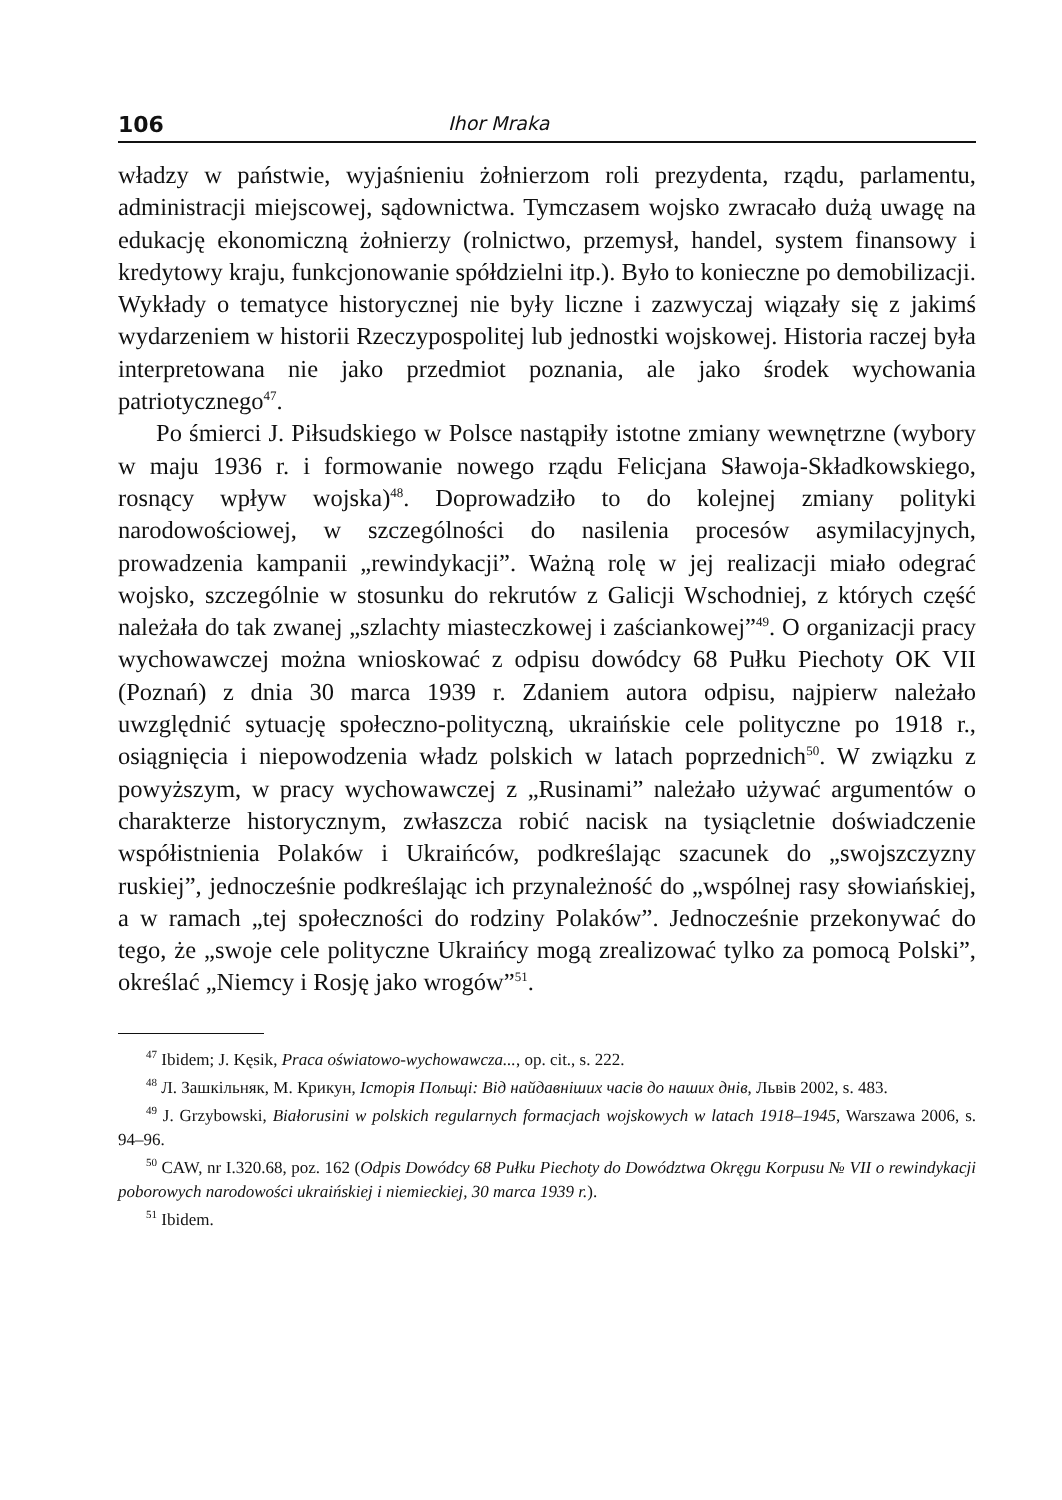106 Ihor Mraka
władzy w państwie, wyjaśnieniu żołnierzom roli prezydenta, rządu, parlamentu, administracji miejscowej, sądownictwa. Tymczasem wojsko zwracało dużą uwagę na edukację ekonomiczną żołnierzy (rolnictwo, przemysł, handel, system finansowy i kredytowy kraju, funkcjonowanie spółdzielni itp.). Było to konieczne po demobilizacji. Wykłady o tematyce historycznej nie były liczne i zazwyczaj wiązały się z jakimś wydarzeniem w historii Rzeczypospolitej lub jednostki wojskowej. Historia raczej była interpretowana nie jako przedmiot poznania, ale jako środek wychowania patriotycznego<sup>47</sup>.
Po śmierci J. Piłsudskiego w Polsce nastąpiły istotne zmiany wewnętrzne (wybory w maju 1936 r. i formowanie nowego rządu Felicjana Sławoja-Składkowskiego, rosnący wpływ wojska)<sup>48</sup>. Doprowadziło to do kolejnej zmiany polityki narodowościowej, w szczególności do nasilenia procesów asymilacyjnych, prowadzenia kampanii „rewindykacji”. Ważną rolę w jej realizacji miało odegrać wojsko, szczególnie w stosunku do rekrutów z Galicji Wschodniej, z których część należała do tak zwanej „szlachty miasteczkowej i zaściankowej”<sup>49</sup>. O organizacji pracy wychowawczej można wnioskować z odpisu dowódcy 68 Pułku Piechoty OK VII (Poznań) z dnia 30 marca 1939 r. Zdaniem autora odpisu, najpierw należało uwzględnić sytuację społeczno-polityczną, ukraińskie cele polityczne po 1918 r., osiągnięcia i niepowodzenia władz polskich w latach poprzednich<sup>50</sup>. W związku z powyższym, w pracy wychowawczej z „Rusinami” należało używać argumentów o charakterze historycznym, zwłaszcza robić nacisk na tysiącletnie doświadczenie współistnienia Polaków i Ukraińców, podkreślając szacunek do „swojszczyzny ruskiej”, jednocześnie podkreślając ich przynależność do „wspólnej rasy słowiańskiej, a w ramach „tej społeczności do rodziny Polaków”. Jednocześnie przekonywać do tego, że „swoje cele polityczne Ukraińcy mogą zrealizować tylko za pomocą Polski”, określać „Niemcy i Rosję jako wrogów”<sup>51</sup>.
<sup>47</sup> Ibidem; J. Kęsik, Praca oświatowo-wychowawcza..., op. cit., s. 222.
<sup>48</sup> Л. Зашкільняк, М. Крикун, Історія Польщі: Від найдавніших часів до наших днів, Львів 2002, s. 483.
<sup>49</sup> J. Grzybowski, Białorusini w polskich regularnych formacjach wojskowych w latach 1918–1945, Warszawa 2006, s. 94–96.
<sup>50</sup> CAW, nr I.320.68, poz. 162 (Odpis Dowódcy 68 Pułku Piechoty do Dowództwa Okręgu Korpusu № VII o rewindykacji poborowych narodowości ukraińskiej i niemieckiej, 30 marca 1939 r.).
<sup>51</sup> Ibidem.